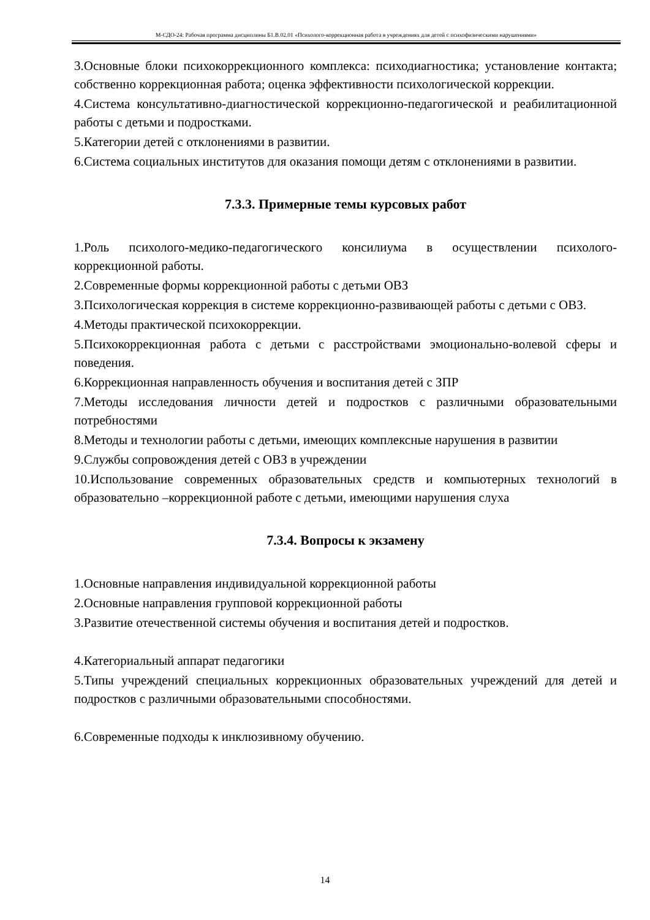М-СДО-24: Рабочая программа дисциплины Б1.В.02.01 «Психолого-коррекционная работа в учреждениях для детей с психофизическими нарушениями»
3.Основные блоки психокоррекционного комплекса: психодиагностика; установление контакта; собственно коррекционная работа; оценка эффективности психологической коррекции.
4.Система консультативно-диагностической коррекционно-педагогической и реабилитационной работы с детьми и подростками.
5.Категории детей с отклонениями в развитии.
6.Система социальных институтов для оказания помощи детям с отклонениями в развитии.
7.3.3. Примерные темы курсовых работ
1.Роль психолого-медико-педагогического консилиума в осуществлении психолого-коррекционной работы.
2.Современные формы коррекционной работы с детьми ОВЗ
3.Психологическая коррекция в системе коррекционно-развивающей работы с детьми с ОВЗ.
4.Методы практической психокоррекции.
5.Психокоррекционная работа с детьми с расстройствами эмоционально-волевой сферы и поведения.
6.Коррекционная направленность обучения и воспитания детей с ЗПР
7.Методы исследования личности детей и подростков с различными образовательными потребностями
8.Методы и технологии работы с детьми, имеющих комплексные нарушения в развитии
9.Службы сопровождения детей с ОВЗ в учреждении
10.Использование современных образовательных средств и компьютерных технологий в образовательно –коррекционной работе с детьми, имеющими нарушения слуха
7.3.4. Вопросы к экзамену
1.Основные направления индивидуальной коррекционной работы
2.Основные направления групповой коррекционной работы
3.Развитие отечественной системы обучения и воспитания детей и подростков.
4.Категориальный аппарат педагогики
5.Типы учреждений специальных коррекционных образовательных учреждений для детей и подростков с различными образовательными способностями.
6.Современные подходы к инклюзивному обучению.
14